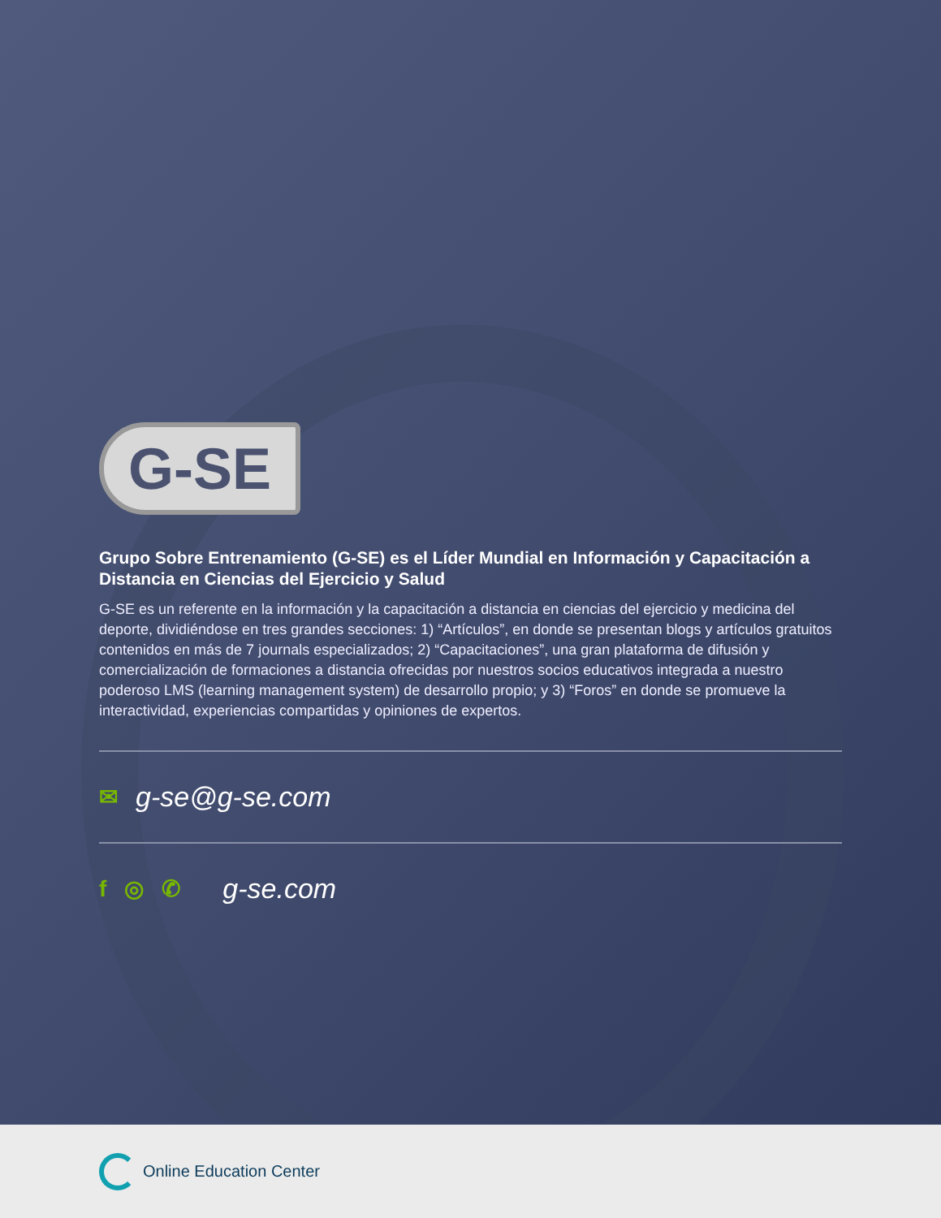G-SE
Grupo Sobre Entrenamiento (G-SE) es el Líder Mundial en Información y Capacitación a Distancia en Ciencias del Ejercicio y Salud
G-SE es un referente en la información y la capacitación a distancia en ciencias del ejercicio y medicina del deporte, dividiéndose en tres grandes secciones: 1) “Artículos”, en donde se presentan blogs y artículos gratuitos contenidos en más de 7 journals especializados; 2) “Capacitaciones”, una gran plataforma de difusión y comercialización de formaciones a distancia ofrecidas por nuestros socios educativos integrada a nuestro poderoso LMS (learning management system) de desarrollo propio; y 3) “Foros” en donde se promueve la interactividad, experiencias compartidas y opiniones de expertos.
✉ g-se@g-se.com
f ◎ ✆ g-se.com
Online Education Center